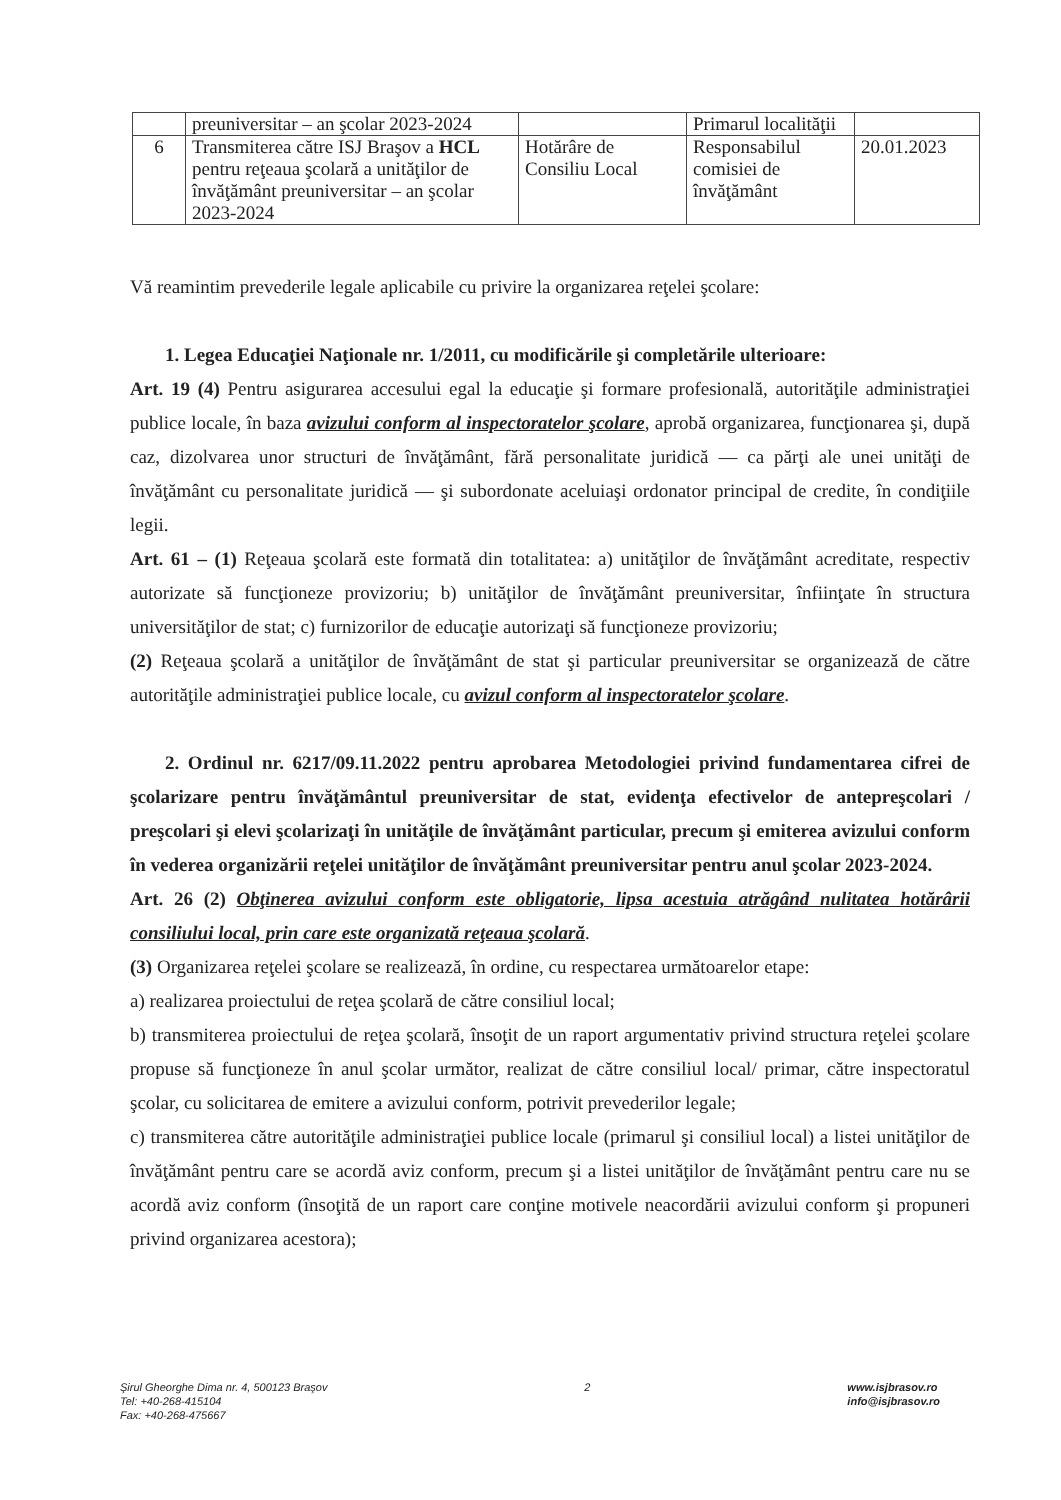| | preuniversitar – an şcolar 2023-2024 | | Primarul localităţii | |
| 6 | Transmiterea către ISJ Braşov a HCL pentru reţeaua şcolară a unităţilor de învăţământ preuniversitar – an şcolar 2023-2024 | Hotărâre de Consiliu Local | Responsabilul comisiei de învăţământ | 20.01.2023 |
Vă reamintim prevederile legale aplicabile cu privire la organizarea reţelei şcolare:
1. Legea Educaţiei Naţionale nr. 1/2011, cu modificările şi completările ulterioare:
Art. 19 (4) Pentru asigurarea accesului egal la educaţie şi formare profesională, autorităţile administraţiei publice locale, în baza avizului conform al inspectoratelor şcolare, aprobă organizarea, funcţionarea şi, după caz, dizolvarea unor structuri de învăţământ, fără personalitate juridică — ca părţi ale unei unităţi de învăţământ cu personalitate juridică — şi subordonate aceluiaşi ordonator principal de credite, în condiţiile legii.
Art. 61 – (1) Reţeaua şcolară este formată din totalitatea: a) unităţilor de învăţământ acreditate, respectiv autorizate să funcţioneze provizoriu; b) unităţilor de învăţământ preuniversitar, înfiinţate în structura universităţilor de stat; c) furnizorilor de educaţie autorizaţi să funcţioneze provizoriu;
(2) Reţeaua şcolară a unităţilor de învăţământ de stat şi particular preuniversitar se organizează de către autorităţile administraţiei publice locale, cu avizul conform al inspectoratelor şcolare.
2. Ordinul nr. 6217/09.11.2022 pentru aprobarea Metodologiei privind fundamentarea cifrei de şcolarizare pentru învăţământul preuniversitar de stat, evidenţa efectivelor de antepreşcolari / preşcolari şi elevi şcolarizaţi în unităţile de învăţământ particular, precum şi emiterea avizului conform în vederea organizării reţelei unităţilor de învăţământ preuniversitar pentru anul şcolar 2023-2024.
Art. 26 (2) Obţinerea avizului conform este obligatorie, lipsa acestuia atrăgând nulitatea hotărârii consiliului local, prin care este organizată reţeaua şcolară.
(3) Organizarea reţelei şcolare se realizează, în ordine, cu respectarea următoarelor etape:
a) realizarea proiectului de reţea şcolară de către consiliul local;
b) transmiterea proiectului de reţea şcolară, însoţit de un raport argumentativ privind structura reţelei şcolare propuse să funcţioneze în anul şcolar următor, realizat de către consiliul local/ primar, către inspectoratul şcolar, cu solicitarea de emitere a avizului conform, potrivit prevederilor legale;
c) transmiterea către autorităţile administraţiei publice locale (primarul şi consiliul local) a listei unităţilor de învăţământ pentru care se acordă aviz conform, precum şi a listei unităţilor de învăţământ pentru care nu se acordă aviz conform (însoţită de un raport care conţine motivele neacordării avizului conform şi propuneri privind organizarea acestora);
Şirul Gheorghe Dima nr. 4, 500123 Braşov
Tel: +40-268-415104
Fax: +40-268-475667
2 www.isjbrasov.ro
info@isjbrasov.ro